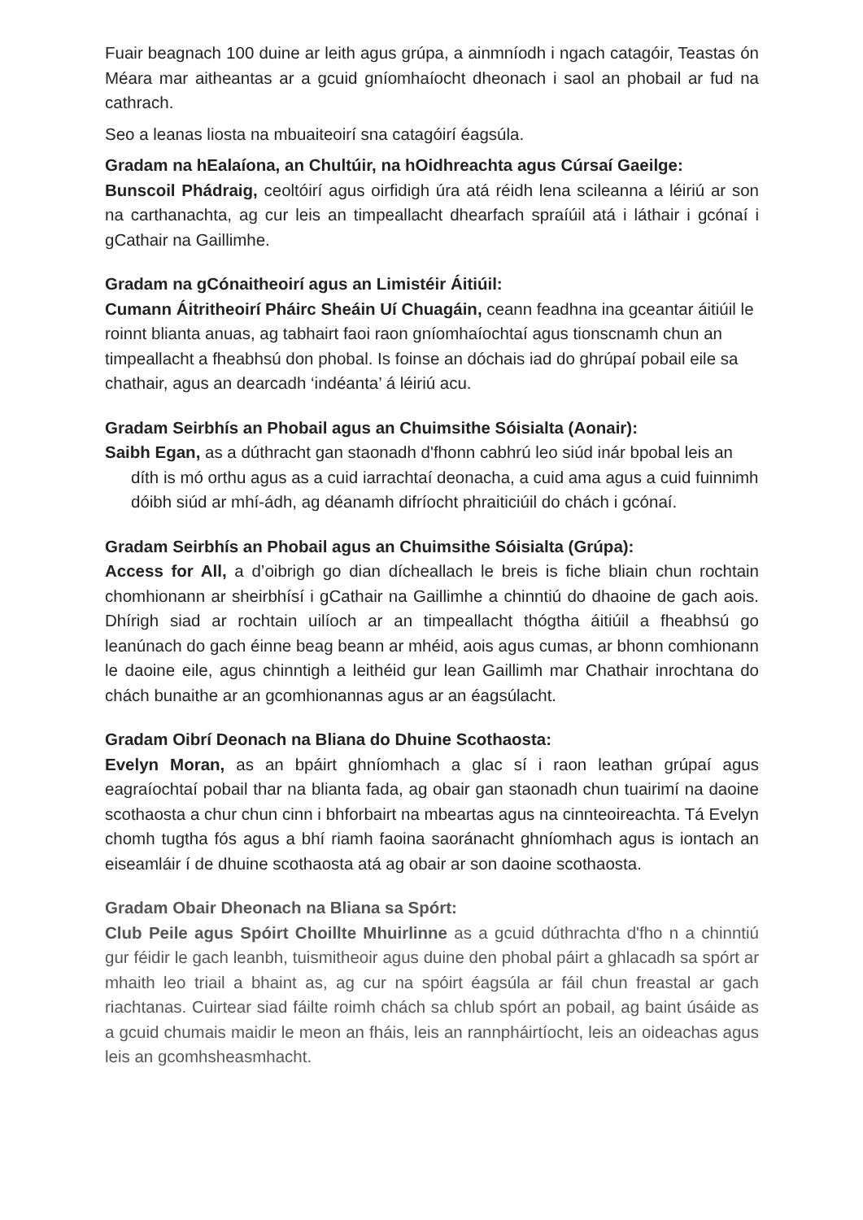Fuair beagnach 100 duine ar leith agus grúpa, a ainmníodh i ngach catagóir, Teastas ón Méara mar aitheantas ar a gcuid gníomhaíocht dheonach i saol an phobail ar fud na cathrach.
Seo a leanas liosta na mbuaiteoirí sna catagóirí éagsúla.
Gradam na hEalaíona, an Chultúir, na hOidhreachta agus Cúrsaí Gaeilge:
Bunscoil Phádraig, ceoltóirí agus oirfidigh úra atá réidh lena scileanna a léiriú ar son na carthanachta, ag cur leis an timpeallacht dhearfach spraíúil atá i láthair i gcónaí i gCathair na Gaillimhe.
Gradam na gCónaitheoirí agus an Limistéir Áitiúil:
Cumann Áitritheoirí Pháirc Sheáin Uí Chuagáin, ceann feadhna ina gceantar áitiúil le roinnt blianta anuas, ag tabhairt faoi raon gníomhaíochtaí agus tionscnamh chun an timpeallacht a fheabhsú don phobal. Is foinse an dóchais iad do ghrúpaí pobail eile sa chathair, agus an dearcadh ‘indéanta’ á léiriú acu.
Gradam Seirbhís an Phobail agus an Chuimsithe Sóisialta (Aonair):
Saibh Egan, as a dúthracht gan staonadh d'fhonn cabhrú leo siúd inár bpobal leis an díth is mó orthu agus as a cuid iarrachtaí deonacha, a cuid ama agus a cuid fuinnimh dóibh siúd ar mhí-ádh, ag déanamh difríocht phraiticiúil do chách i gcónaí.
Gradam Seirbhís an Phobail agus an Chuimsithe Sóisialta (Grúpa):
Access for All, a d’oibrigh go dian dícheallach le breis is fiche bliain chun rochtain chomhionann ar sheirbhísí i gCathair na Gaillimhe a chinntiú do dhaoine de gach aois. Dhírigh siad ar rochtain uilíoch ar an timpeallacht thógtha áitiúil a fheabhsú go leanúnach do gach éinne beag beann ar mhéid, aois agus cumas, ar bhonn comhionann le daoine eile, agus chinntigh a leithéid gur lean Gaillimh mar Chathair inrochtana do chách bunaithe ar an gcomhionannas agus ar an éagsúlacht.
Gradam Oibrí Deonach na Bliana do Dhuine Scothaosta:
Evelyn Moran, as an bpáirt ghníomhach a glac sí i raon leathan grúpaí agus eagraíochtaí pobail thar na blianta fada, ag obair gan staonadh chun tuairimí na daoine scothaosta a chur chun cinn i bhforbairt na mbeartas agus na cinnteoireachta. Tá Evelyn chomh tugtha fós agus a bhí riamh faoina saoránacht ghníomhach agus is iontach an eiseamláir í de dhuine scothaosta atá ag obair ar son daoine scothaosta.
Gradam Obair Dheonach na Bliana sa Spórt:
Club Peile agus Spóirt Choillte Mhuirlinne as a gcuid dúthrachta d'fho n a chinntiú gur féidir le gach leanbh, tuismitheoir agus duine den phobal páirt a ghlacadh sa spórt ar mhaith leo triail a bhaint as, ag cur na spóirt éagsúla ar fáil chun freastal ar gach riachtanas. Cuirtear siad fáilte roimh chách sa chlub spórt an pobail, ag baint úsáide as a gcuid chumais maidir le meon an fháis, leis an rannpháirtíocht, leis an oideachas agus leis an gcomhsheasmhacht.